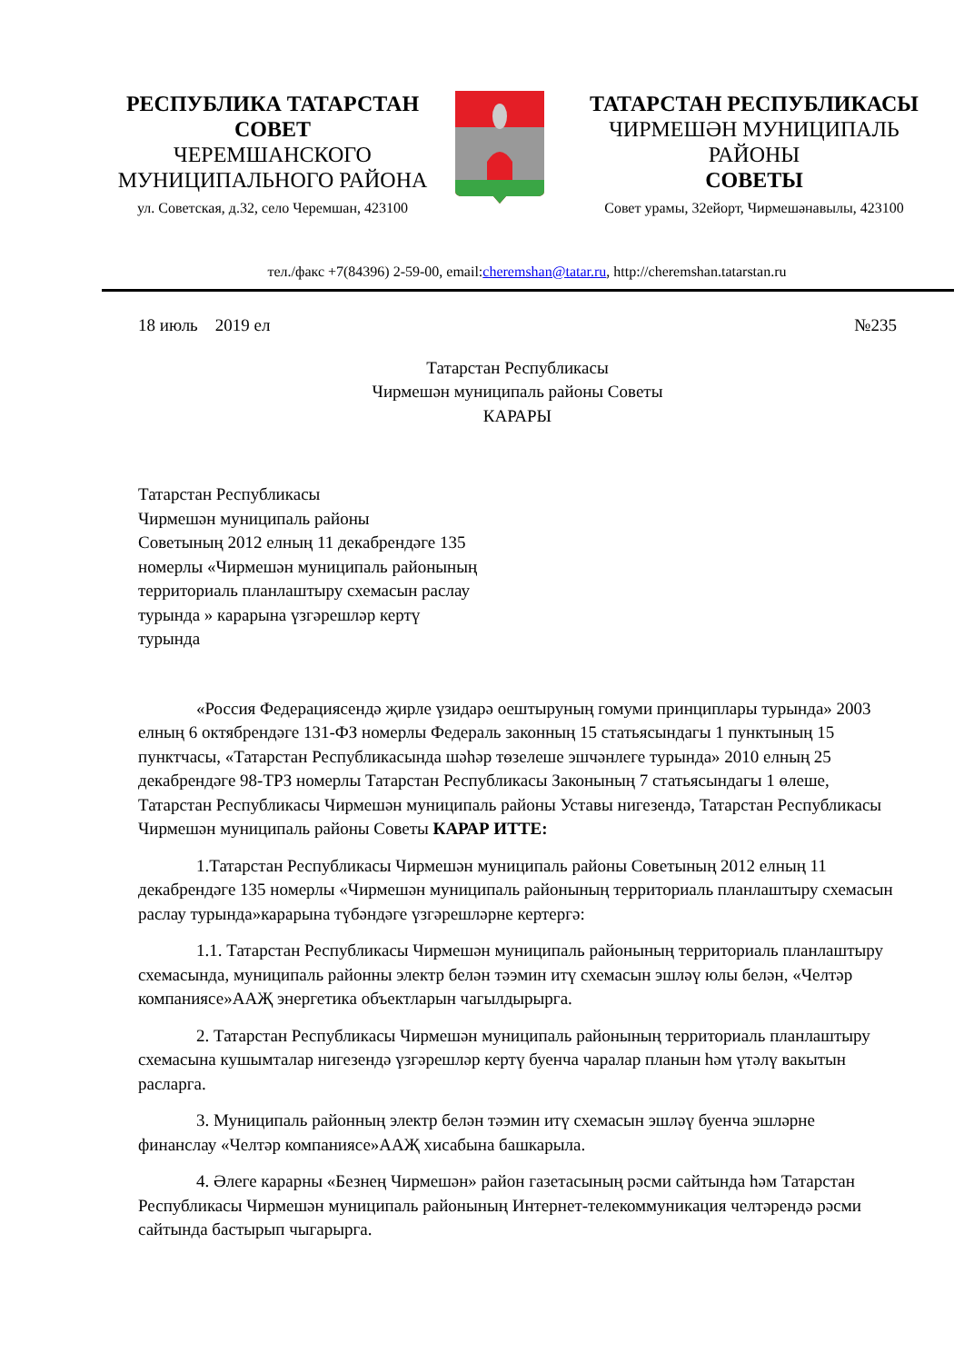РЕСПУБЛИКА ТАТАРСТАН
СОВЕТ
ЧЕРЕМШАНСКОГО
МУНИЦИПАЛЬНОГО РАЙОНА
ул. Советская, д.32, село Черемшан, 423100
ТАТАРСТАН РЕСПУБЛИКАСЫ
ЧИРМЕШӘН МУНИЦИПАЛЬ
РАЙОНЫ
СОВЕТЫ
Совет урамы, 32ейорт, Чирмешәнавылы, 423100
тел./факс +7(84396) 2-59-00, email:cheremshan@tatar.ru, http://cheremshan.tatarstan.ru
18 июль 2019 ел №235
Татарстан Республикасы
Чирмешән муниципаль районы Советы
КАРАРЫ
Татарстан Республикасы
Чирмешән муниципаль районы
Советының 2012 елның 11 декабрендәге 135 номерлы «Чирмешән муниципаль районының территориаль планлаштыру схемасын раслау турында » карарына үзгәрешләр кертү турында
«Россия Федерациясендә җирле үзидарә оештыруның гомуми принциплары турында» 2003 елның 6 октябрендәге 131-ФЗ номерлы Федераль законның 15 статьясындагы 1 пунктының 15 пунктчасы, «Татарстан Республикасында шәһәр төзелеше эшчәнлеге турында» 2010 елның 25 декабрендәге 98-ТРЗ номерлы Татарстан Республикасы Законының 7 статьясындагы 1 өлеше, Татарстан Республикасы Чирмешән муниципаль районы Уставы нигезендә, Татарстан Республикасы Чирмешән муниципаль районы Советы КАРАР ИТТЕ:
1.Татарстан Республикасы Чирмешән муниципаль районы Советының 2012 елның 11 декабрендәге 135 номерлы «Чирмешән муниципаль районының территориаль планлаштыру схемасын раслау турында»карарына түбәндәге үзгәрешләрне кертергә:
1.1. Татарстан Республикасы Чирмешән муниципаль районының территориаль планлаштыру схемасында, муниципаль районны электр белән тәэмин итү схемасын эшләү юлы белән, «Челтәр компаниясе»ААҖ энергетика объектларын чагылдырырга.
2. Татарстан Республикасы Чирмешән муниципаль районының территориаль планлаштыру схемасына кушымталар нигезендә үзгәрешләр кертү буенча чаралар планын һәм үтәлү вакытын расларга.
3. Муниципаль районның электр белән тәэмин итү схемасын эшләү буенча эшләрне финанслау «Челтәр компаниясе»ААҖ хисабына башкарыла.
4. Әлеге карарны «Безнең Чирмешән» район газетасының рәсми сайтында һәм Татарстан Республикасы Чирмешән муниципаль районының Интернет-телекоммуникация челтәрендә рәсми сайтында бастырып чыгарырга.